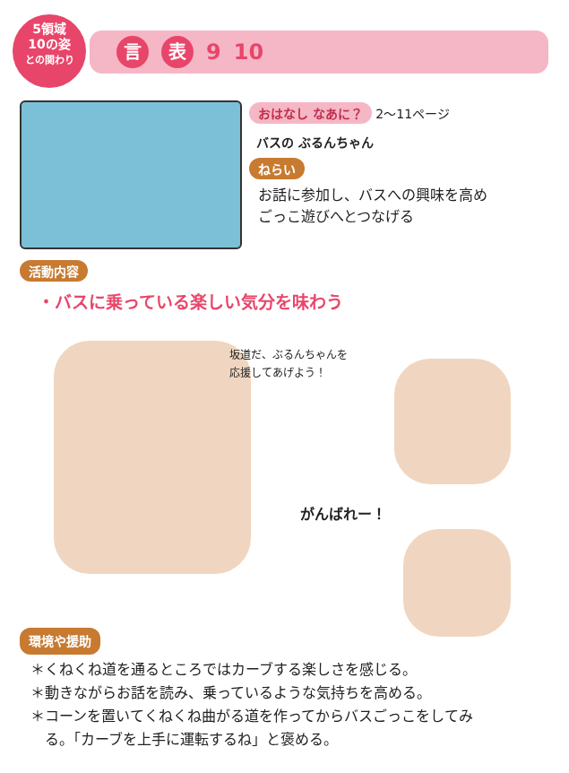5領域
10の姿
との関わり
言表 9 10
おはなし なあに？ 2～11ページ
バスの ぶるんちゃん
ねらい
お話に参加し、バスへの興味を高め
ごっこ遊びへとつなげる
活動内容
・バスに乗っている楽しい気分を味わう
坂道だ、ぶるんちゃんを
応援してあげよう！
がんばれー！
環境や援助
＊くねくね道を通るところではカーブする楽しさを感じる。
＊動きながらお話を読み、乗っているような気持ちを高める。
＊コーンを置いてくねくね曲がる道を作ってからバスごっこをしてみ
　る。「カーブを上手に運転するね」と褒める。